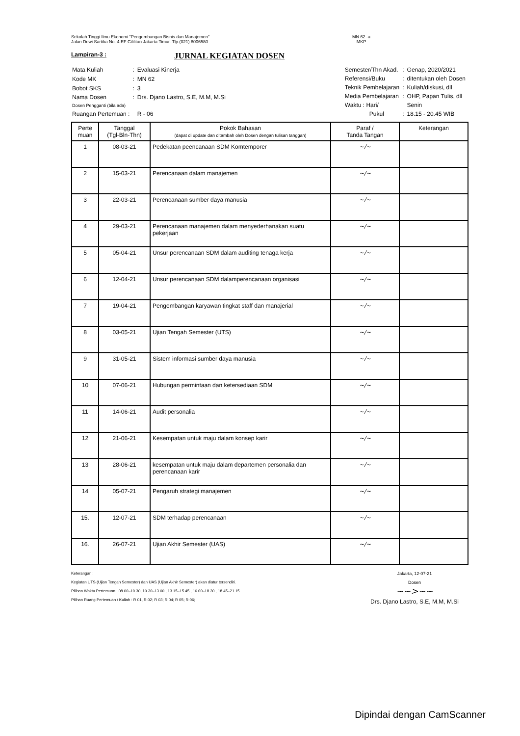Sekolah Tinggi Ilmu Ekonomi "Pengembangan Bisnis dan Manajemen"
Jalan Dewi Sartika No. 4 EF Cililitan Jakarta Timur. Tlp.(021) 8006580
MN 62 -a
MKP
Lampiran-3 :
JURNAL KEGIATAN DOSEN
| Mata Kuliah | : | Evaluasi Kinerja |
| Kode MK | : | MN 62 |
| Bobot SKS | : | 3 |
| Nama Dosen | : | Drs. Djano Lastro, S.E, M.M, M.Si |
| Dosen Pengganti (bila ada) | | |
| Ruangan Pertemuan : | | R - 06 |
| Semester/Thn Akad. | : | Genap, 2020/2021 |
| Referensi/Buku | : | ditentukan oleh Dosen |
| Teknik Pembelajaran | : | Kuliah/diskusi, dll |
| Media Pembelajaran | : | OHP, Papan Tulis, dll |
| Waktu : Hari/ | | Senin |
| Pukul | : | 18.15 - 20.45 WIB |
| Perte muan | Tanggal (Tgl-Bln-Thn) | Pokok Bahasan (dapat di update dan ditambah oleh Dosen dengan tulisan tanggan) | Paraf / Tanda Tangan | Keterangan |
| --- | --- | --- | --- | --- |
| 1 | 08-03-21 | Pedekatan peencanaan SDM Komtemporer | ~/~ | |
| 2 | 15-03-21 | Perencanaan dalam manajemen | ~/~ | |
| 3 | 22-03-21 | Perencanaan sumber daya manusia | ~/~ | |
| 4 | 29-03-21 | Perencanaan manajemen dalam menyederhanakan suatu pekerjaan | ~/~ | |
| 5 | 05-04-21 | Unsur perencanaan SDM dalam auditing tenaga kerja | ~/~ | |
| 6 | 12-04-21 | Unsur perencanaan SDM dalamperencanaan organisasi | ~/~ | |
| 7 | 19-04-21 | Pengembangan karyawan tingkat staff dan manajerial | ~/~ | |
| 8 | 03-05-21 | Ujian Tengah Semester (UTS) | ~/~ | |
| 9 | 31-05-21 | Sistem informasi sumber daya manusia | ~/~ | |
| 10 | 07-06-21 | Hubungan permintaan dan ketersediaan SDM | ~/~ | |
| 11 | 14-06-21 | Audit personalia | ~/~ | |
| 12 | 21-06-21 | Kesempatan untuk maju dalam konsep karir | ~/~ | |
| 13 | 28-06-21 | kesempatan untuk maju dalam departemen personalia dan perencanaan karir | ~/~ | |
| 14 | 05-07-21 | Pengaruh strategi manajemen | ~/~ | |
| 15. | 12-07-21 | SDM terhadap perencanaan | ~/~ | |
| 16. | 26-07-21 | Ujian Akhir Semester (UAS) | ~/~ | |
Keterangan :
Kegiatan UTS (Ujian Tengah Semester) dan UAS (Ujian Akhir Semester) akan diatur tersendiri.
Pilihan Waktu Pertemuan : 08.00–10.30, 10.30–13.00 , 13.15–15.45 , 16.00–18.30 , 18.45–21.15
Pilihan Ruang Pertemuan / Kuliah : R 01, R 02; R 03; R 04; R 05; R 06;
Jakarta, 12-07-21
Dosen
~~>~~
Drs. Djano Lastro, S.E, M.M, M.Si
Dipindai dengan CamScanner